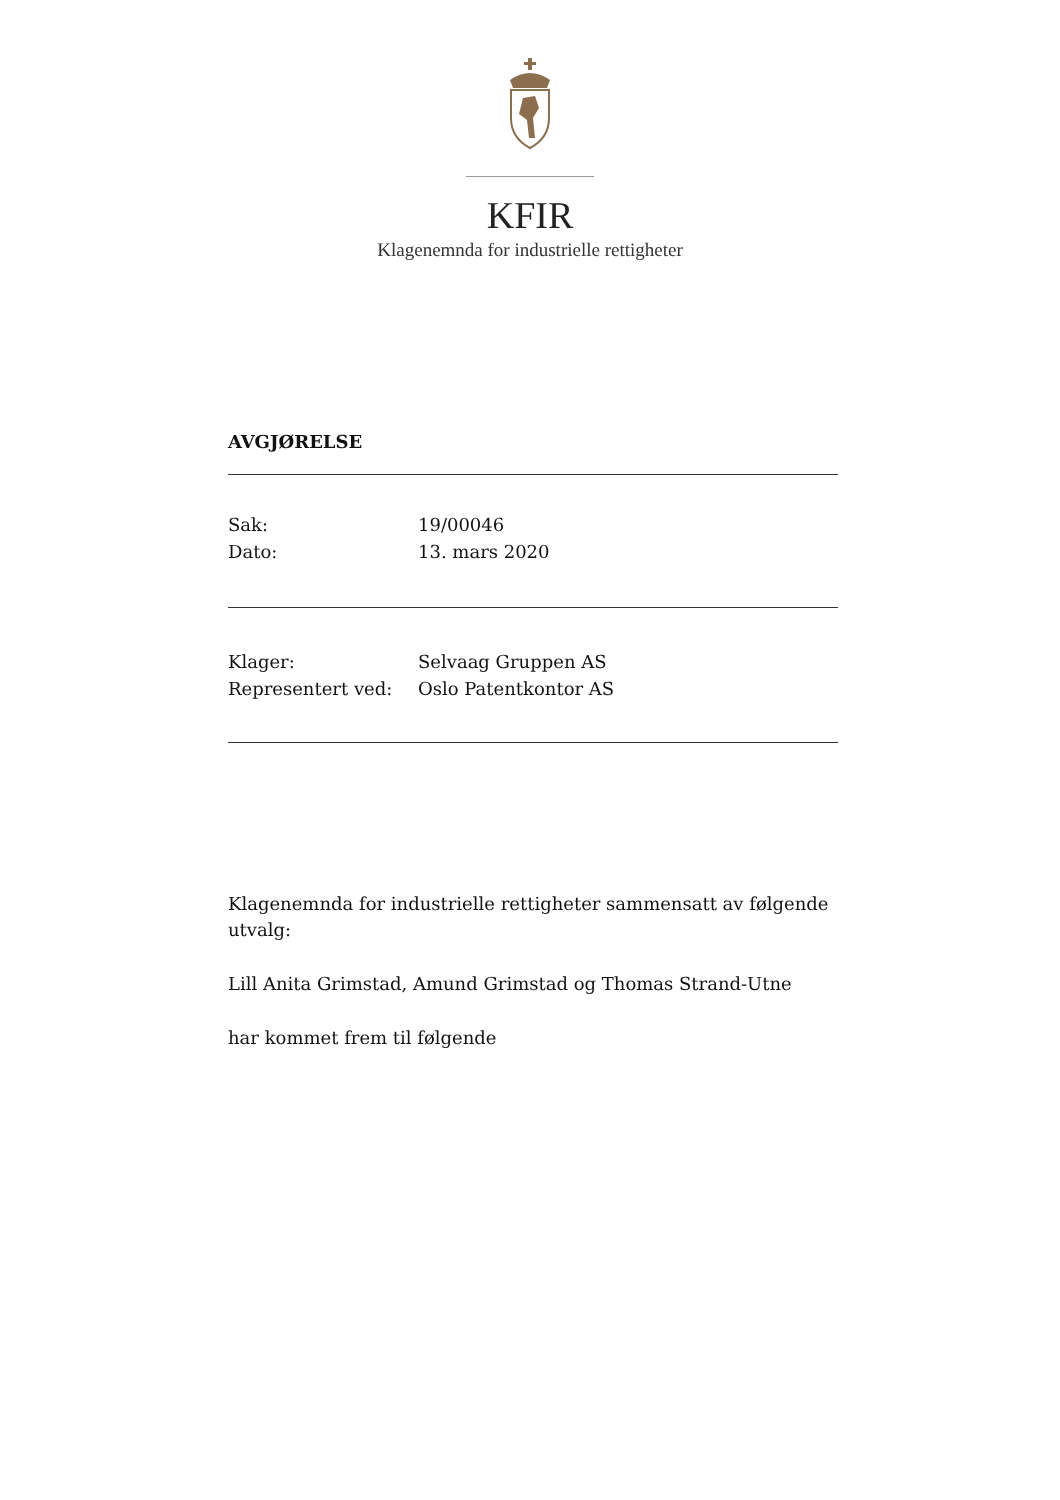KFIR
Klagenemnda for industrielle rettigheter
AVGJØRELSE
Sak: 19/00046
Dato: 13. mars 2020
Klager: Selvaag Gruppen AS
Representert ved: Oslo Patentkontor AS
Klagenemnda for industrielle rettigheter sammensatt av følgende utvalg:
Lill Anita Grimstad, Amund Grimstad og Thomas Strand-Utne
har kommet frem til følgende